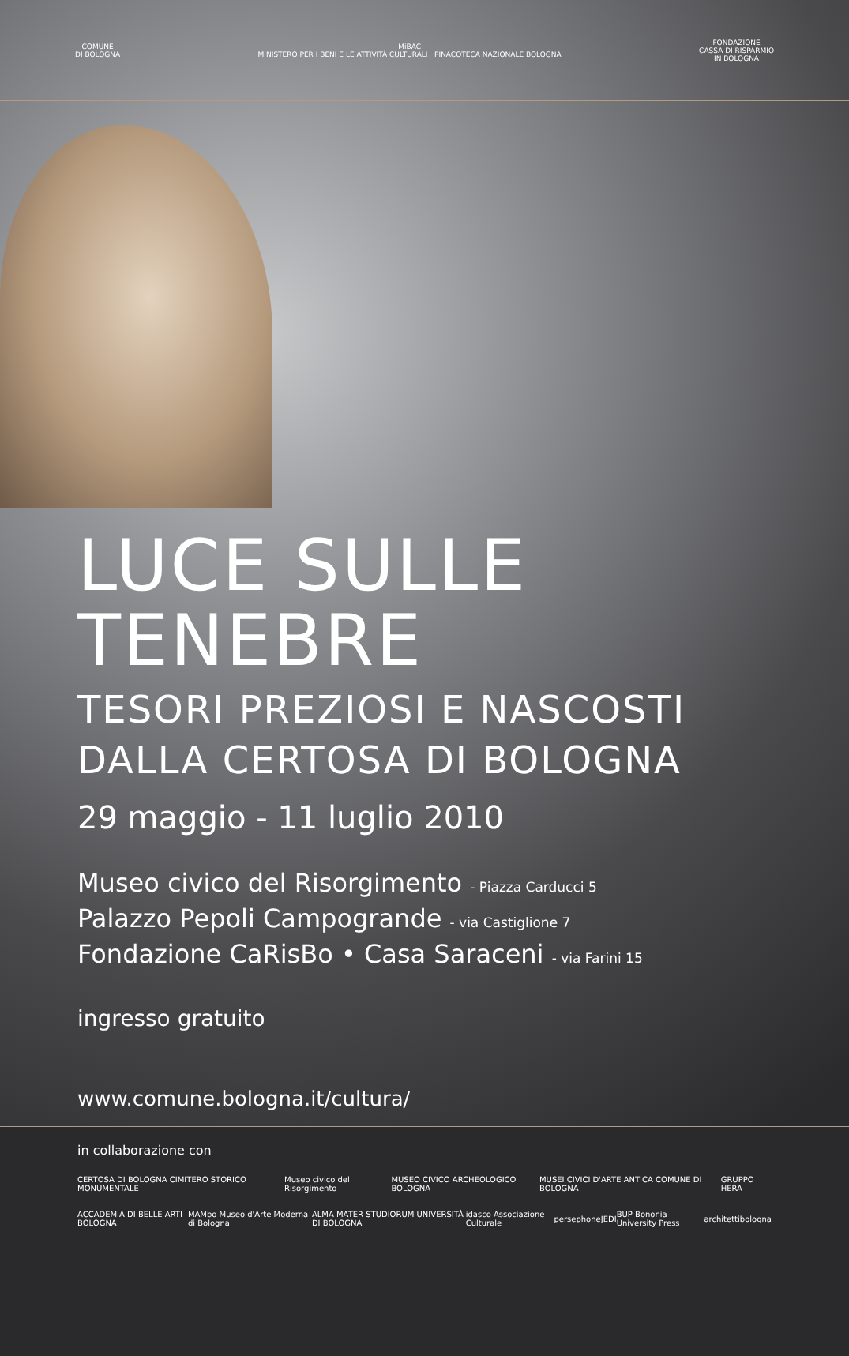COMUNE
DI BOLOGNA
MiBAC
MINISTERO PER I BENI E LE ATTIVITÀ CULTURALI PINACOTECA NAZIONALE BOLOGNA
FONDAZIONE
CASSA DI RISPARMIO
IN BOLOGNA
LUCE SULLE TENEBRE
TESORI PREZIOSI E NASCOSTI
DALLA CERTOSA DI BOLOGNA
29 maggio - 11 luglio 2010
Museo civico del Risorgimento - Piazza Carducci 5
Palazzo Pepoli Campogrande - via Castiglione 7
Fondazione CaRisBo • Casa Saraceni - via Farini 15
ingresso gratuito
www.comune.bologna.it/cultura/
in collaborazione con
CERTOSA DI BOLOGNA CIMITERO STORICO MONUMENTALE Museo civico del Risorgimento MUSEO CIVICO ARCHEOLOGICO BOLOGNA MUSEI CIVICI D'ARTE ANTICA COMUNE DI BOLOGNA GRUPPO HERA
ACCADEMIA DI BELLE ARTI BOLOGNA MAMbo Museo d'Arte Moderna di Bologna ALMA MATER STUDIORUM UNIVERSITÀ DI BOLOGNA idasco Associazione Culturale persephone JEDI BUP Bononia University Press architettibologna